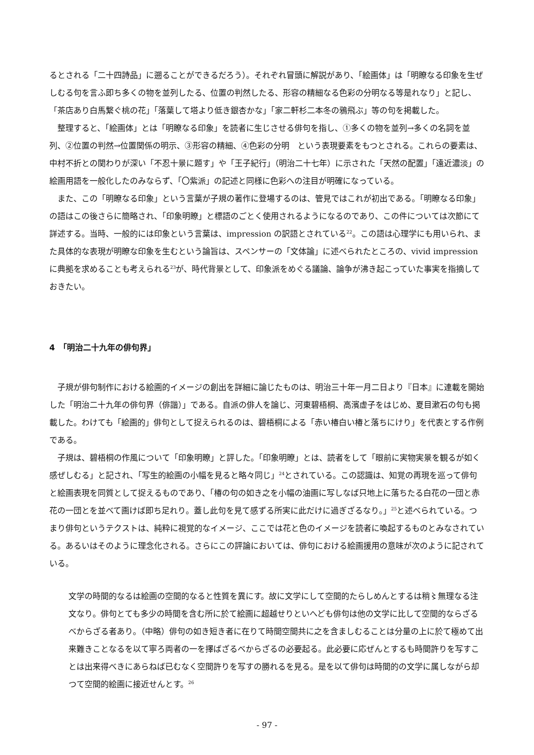るとされる「二十四詩品」に遡ることができるだろう）。それぞれ冒頭に解説があり、「絵画体」は「明瞭なる印象を生ぜしむる句を言ふ即ち多くの物を並列したる、位置の判然したる、形容の精細なる色彩の分明なる等是れなり」と記し、「茶店あり白馬繋ぐ桃の花」「落葉して塔より低き銀杏かな」「家二軒杉二本冬の鴉飛ぶ」等の句を掲載した。
整理すると、「絵画体」とは「明瞭なる印象」を読者に生じさせる俳句を指し、①多くの物を並列→多くの名詞を並列、②位置の判然→位置関係の明示、③形容の精細、④色彩の分明　という表現要素をもつとされる。これらの要素は、中村不折との関わりが深い「不忍十景に題す」や「王子紀行」（明治二十七年）に示された「天然の配置」「遠近濃淡」の絵画用語を一般化したのみならず、「〇紫派」の記述と同様に色彩への注目が明確になっている。
また、この「明瞭なる印象」という言葉が子規の著作に登場するのは、管見ではこれが初出である。「明瞭なる印象」の語はこの後さらに簡略され、「印象明瞭」と標語のごとく使用されるようになるのであり、この件については次節にて詳述する。当時、一般的には印象という言葉は、impression の訳語とされている<sup>22</sup>。この語は心理学にも用いられ、また具体的な表現が明瞭な印象を生むという論旨は、スペンサーの「文体論」に述べられたところの、vivid impression　に典拠を求めることも考えられる<sup>23</sup>が、時代背景として、印象派をめぐる議論、論争が沸き起こっていた事実を指摘しておきたい。
4　「明治二十九年の俳句界」
子規が俳句制作における絵画的イメージの創出を詳細に論じたものは、明治三十年一月二日より『日本』に連載を開始した「明治二十九年の俳句界（俳諧）」である。自派の俳人を論じ、河東碧梧桐、高濱虚子をはじめ、夏目漱石の句も掲載した。わけても「絵画的」俳句として捉えられるのは、碧梧桐による「赤い椿白い椿と落ちにけり」を代表とする作例である。
子規は、碧梧桐の作風について「印象明瞭」と評した。「印象明瞭」とは、読者をして「眼前に実物実景を観るが如く感ぜしむる」と記され、「写生的絵画の小幅を見ると略々同じ」<sup>24</sup>とされている。この認識は、知覚の再現を巡って俳句と絵画表現を同質として捉えるものであり、「椿の句の如き之を小幅の油画に写しなば只地上に落ちたる白花の一団と赤花の一団とを並べて画けば即ち足れり。蓋し此句を見て感ずる所実に此だけに過ぎざるなり。」<sup>25</sup>と述べられている。つまり俳句というテクストは、純粋に視覚的なイメージ、ここでは花と色のイメージを読者に喚起するものとみなされている。あるいはそのように理念化される。さらにこの評論においては、俳句における絵画援用の意味が次のように記されている。
文学の時間的なるは絵画の空間的なると性質を異にす。故に文学にして空間的たらしめんとするは稍〻無理なる注文なり。俳句とても多少の時間を含む所に於て絵画に超越せりといへども俳句は他の文学に比して空間的ならざるべからざる者あり。（中略）俳句の如き短き者に在りて時間空間共に之を含ましむることは分量の上に於て極めて出来難きことなるを以て寧ろ両者の一を擇ばざるべからざるの必要起る。此必要に応ぜんとするも時間許りを写すことは出来得べきにあらねば已むなく空間許りを写すの勝れるを見る。是を以て俳句は時間的の文学に属しながら却つて空間的絵画に接近せんとす。<sup>26</sup>
- 97 -